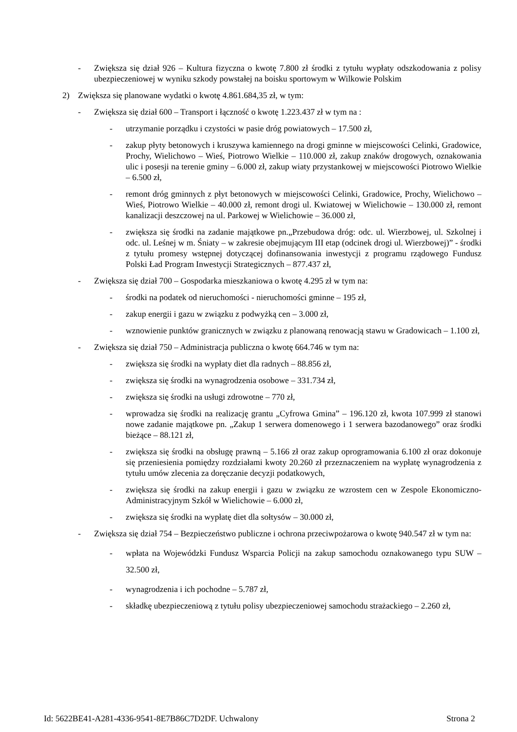- Zwiększa się dział 926 – Kultura fizyczna o kwotę 7.800 zł środki z tytułu wypłaty odszkodowania z polisy ubezpieczeniowej w wyniku szkody powstałej na boisku sportowym w Wilkowie Polskim
2) Zwiększa się planowane wydatki o kwotę 4.861.684,35 zł, w tym:
- Zwiększa się dział 600 – Transport i łączność o kwotę 1.223.437 zł w tym na :
- utrzymanie porządku i czystości w pasie dróg powiatowych – 17.500 zł,
- zakup płyty betonowych i kruszywa kamiennego na drogi gminne w miejscowości Celinki, Gradowice, Prochy, Wielichowo – Wieś, Piotrowo Wielkie – 110.000 zł, zakup znaków drogowych, oznakowania ulic i posesji na terenie gminy – 6.000 zł, zakup wiaty przystankowej w miejscowości Piotrowo Wielkie – 6.500 zł,
- remont dróg gminnych z płyt betonowych w miejscowości Celinki, Gradowice, Prochy, Wielichowo – Wieś, Piotrowo Wielkie – 40.000 zł, remont drogi ul. Kwiatowej w Wielichowie – 130.000 zł, remont kanalizacji deszczowej na ul. Parkowej w Wielichowie – 36.000 zł,
- zwiększa się środki na zadanie majątkowe pn.„Przebudowa dróg: odc. ul. Wierzbowej, ul. Szkolnej i odc. ul. Leśnej w m. Śniaty – w zakresie obejmującym III etap (odcinek drogi ul. Wierzbowej)” - środki z tytułu promesy wstępnej dotyczącej dofinansowania inwestycji z programu rządowego Fundusz Polski Ład Program Inwestycji Strategicznych – 877.437 zł,
- Zwiększa się dział 700 – Gospodarka mieszkaniowa o kwotę 4.295 zł w tym na:
- środki na podatek od nieruchomości - nieruchomości gminne – 195 zł,
- zakup energii i gazu w związku z podwyżką cen – 3.000 zł,
- wznowienie punktów granicznych w związku z planowaną renowacją stawu w Gradowicach – 1.100 zł,
- Zwiększa się dział 750 – Administracja publiczna o kwotę 664.746 w tym na:
- zwiększa się środki na wypłaty diet dla radnych – 88.856 zł,
- zwiększa się środki na wynagrodzenia osobowe – 331.734 zł,
- zwiększa się środki na usługi zdrowotne – 770 zł,
- wprowadza się środki na realizację grantu „Cyfrowa Gmina” – 196.120 zł, kwota 107.999 zł stanowi nowe zadanie majątkowe pn. „Zakup 1 serwera domenowego i 1 serwera bazodanowego” oraz środki bieżące – 88.121 zł,
- zwiększa się środki na obsługę prawną – 5.166 zł oraz zakup oprogramowania 6.100 zł oraz dokonuje się przeniesienia pomiędzy rozdziałami kwoty 20.260 zł przeznaczeniem na wypłatę wynagrodzenia z tytułu umów zlecenia za doręczanie decyzji podatkowych,
- zwiększa się środki na zakup energii i gazu w związku ze wzrostem cen w Zespole Ekonomiczno-Administracyjnym Szkół w Wielichowie – 6.000 zł,
- zwiększa się środki na wypłatę diet dla sołtysów – 30.000 zł,
- Zwiększa się dział 754 – Bezpieczeństwo publiczne i ochrona przeciwpożarowa o kwotę 940.547 zł w tym na:
- wpłata na Wojewódzki Fundusz Wsparcia Policji na zakup samochodu oznakowanego typu SUW – 32.500 zł,
- wynagrodzenia i ich pochodne – 5.787 zł,
- składkę ubezpieczeniową z tytułu polisy ubezpieczeniowej samochodu strażackiego – 2.260 zł,
Id: 5622BE41-A281-4336-9541-8E7B86C7D2DF. Uchwalony Strona 2